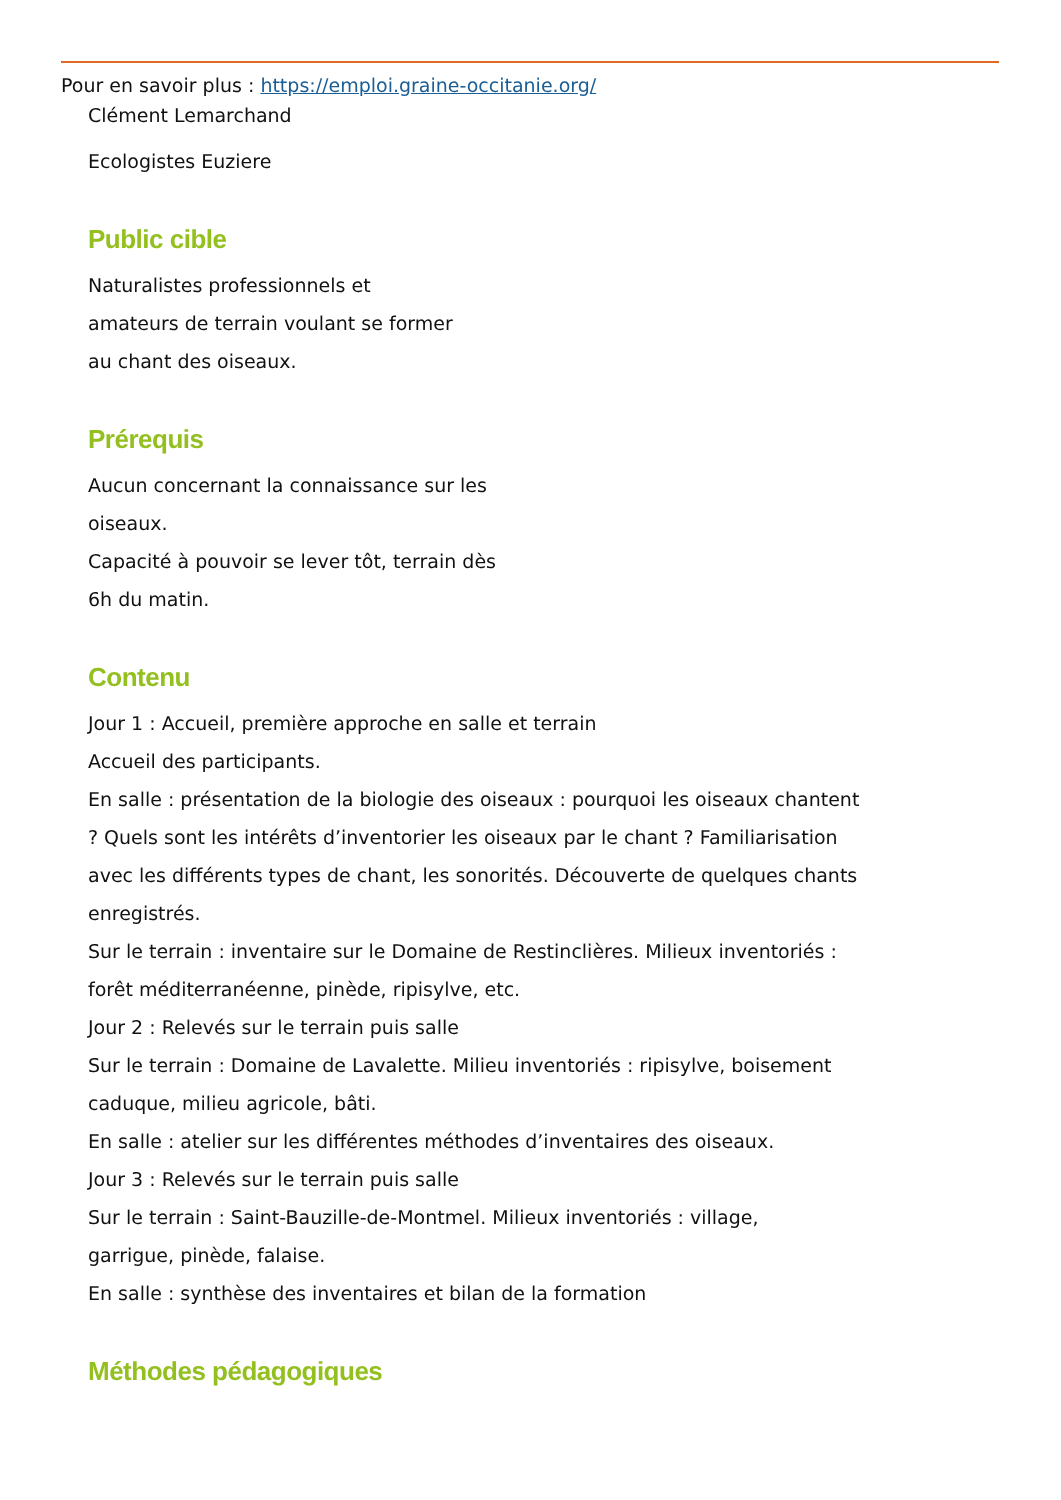Pour en savoir plus : https://emploi.graine-occitanie.org/
Clément Lemarchand
Ecologistes Euziere
Public cible
Naturalistes professionnels et
amateurs de terrain voulant se former
au chant des oiseaux.
Prérequis
Aucun concernant la connaissance sur les
oiseaux.
Capacité à pouvoir se lever tôt, terrain dès
6h du matin.
Contenu
Jour 1 : Accueil, première approche en salle et terrain
Accueil des participants.
En salle : présentation de la biologie des oiseaux : pourquoi les oiseaux chantent
? Quels sont les intérêts d’inventorier les oiseaux par le chant ? Familiarisation
avec les différents types de chant, les sonorités. Découverte de quelques chants
enregistrés.
Sur le terrain : inventaire sur le Domaine de Restinclières. Milieux inventoriés :
forêt méditerranéenne, pinède, ripisylve, etc.
Jour 2 : Relevés sur le terrain puis salle
Sur le terrain : Domaine de Lavalette. Milieu inventoriés : ripisylve, boisement
caduque, milieu agricole, bâti.
En salle : atelier sur les différentes méthodes d’inventaires des oiseaux.
Jour 3 : Relevés sur le terrain puis salle
Sur le terrain : Saint-Bauzille-de-Montmel. Milieux inventoriés : village,
garrigue, pinède, falaise.
En salle : synthèse des inventaires et bilan de la formation
Méthodes pédagogiques